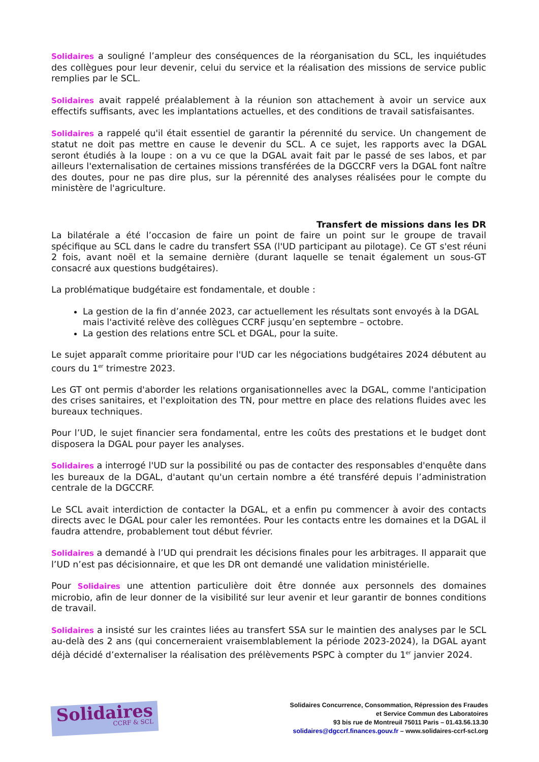Solidaires a souligné l’ampleur des conséquences de la réorganisation du SCL, les inquiétudes des collègues pour leur devenir, celui du service et la réalisation des missions de service public remplies par le SCL.
Solidaires avait rappelé préalablement à la réunion son attachement à avoir un service aux effectifs suffisants, avec les implantations actuelles, et des conditions de travail satisfaisantes.
Solidaires a rappelé qu'il était essentiel de garantir la pérennité du service. Un changement de statut ne doit pas mettre en cause le devenir du SCL. A ce sujet, les rapports avec la DGAL seront étudiés à la loupe : on a vu ce que la DGAL avait fait par le passé de ses labos, et par ailleurs l'externalisation de certaines missions transférées de la DGCCRF vers la DGAL font naître des doutes, pour ne pas dire plus, sur la pérennité des analyses réalisées pour le compte du ministère de l'agriculture.
Transfert de missions dans les DR
La bilatérale a été l’occasion de faire un point de faire un point sur le groupe de travail spécifique au SCL dans le cadre du transfert SSA (l'UD participant au pilotage). Ce GT s'est réuni 2 fois, avant noël et la semaine dernière (durant laquelle se tenait également un sous-GT consacré aux questions budgétaires).
La problématique budgétaire est fondamentale, et double :
La gestion de la fin d’année 2023, car actuellement les résultats sont envoyés à la DGAL mais l'activité relève des collègues CCRF jusqu’en septembre – octobre.
La gestion des relations entre SCL et DGAL, pour la suite.
Le sujet apparaît comme prioritaire pour l'UD car les négociations budgétaires 2024 débutent au cours du 1<sup>er</sup> trimestre 2023.
Les GT ont permis d'aborder les relations organisationnelles avec la DGAL, comme l'anticipation des crises sanitaires, et l'exploitation des TN, pour mettre en place des relations fluides avec les bureaux techniques.
Pour l’UD, le sujet financier sera fondamental, entre les coûts des prestations et le budget dont disposera la DGAL pour payer les analyses.
Solidaires a interrogé l'UD sur la possibilité ou pas de contacter des responsables d'enquête dans les bureaux de la DGAL, d'autant qu'un certain nombre a été transféré depuis l’administration centrale de la DGCCRF.
Le SCL avait interdiction de contacter la DGAL, et a enfin pu commencer à avoir des contacts directs avec le DGAL pour caler les remontées. Pour les contacts entre les domaines et la DGAL il faudra attendre, probablement tout début février.
Solidaires a demandé à l’UD qui prendrait les décisions finales pour les arbitrages. Il apparait que l’UD n’est pas décisionnaire, et que les DR ont demandé une validation ministérielle.
Pour Solidaires une attention particulière doit être donnée aux personnels des domaines microbio, afin de leur donner de la visibilité sur leur avenir et leur garantir de bonnes conditions de travail.
Solidaires a insisté sur les craintes liées au transfert SSA sur le maintien des analyses par le SCL au-delà des 2 ans (qui concerneraient vraisemblablement la période 2023-2024), la DGAL ayant déjà décidé d’externaliser la réalisation des prélèvements PSPC à compter du 1<sup>er</sup> janvier 2024.
Solidaires
CCRF & SCL
Solidaires Concurrence, Consommation, Répression des Fraudes
et Service Commun des Laboratoires
93 bis rue de Montreuil 75011 Paris – 01.43.56.13.30
solidaires@dgccrf.finances.gouv.fr – www.solidaires-ccrf-scl.org